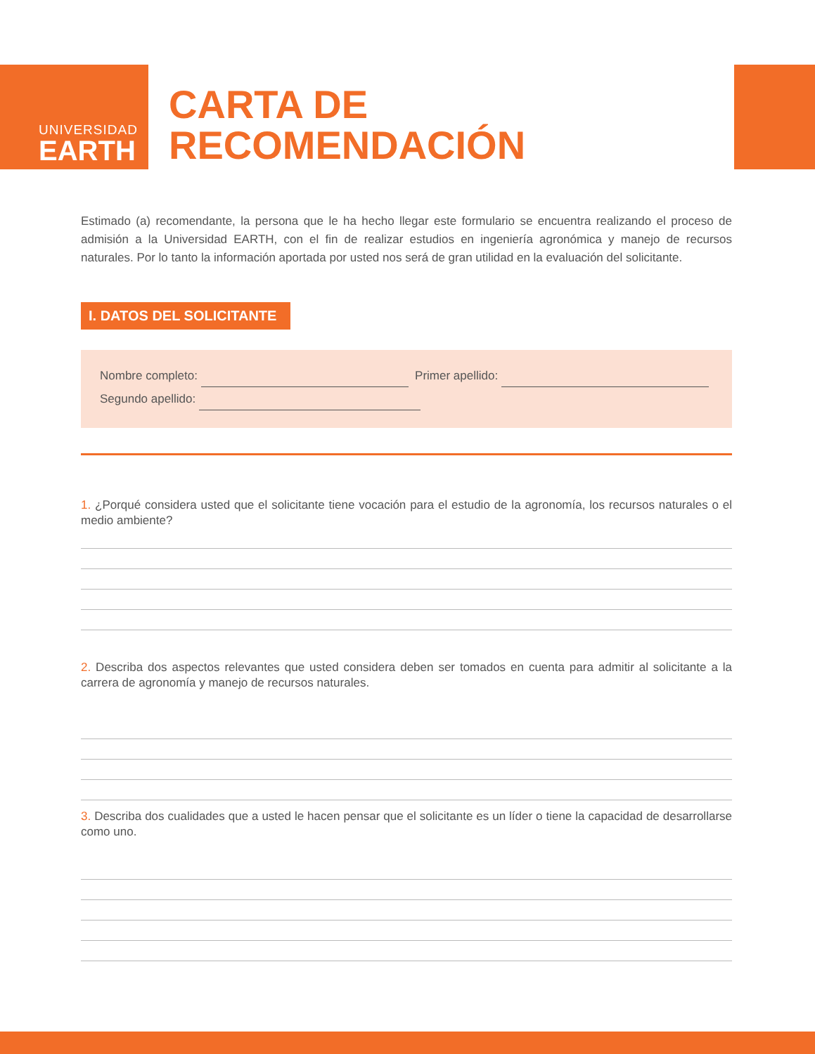UNIVERSIDAD
EARTH
CARTA DE
RECOMENDACIÓN
Estimado (a) recomendante, la persona que le ha hecho llegar este formulario se encuentra realizando el proceso de admisión a la Universidad EARTH, con el fin de realizar estudios en ingeniería agronómica y manejo de recursos naturales. Por lo tanto la información aportada por usted nos será de gran utilidad en la evaluación del solicitante.
I. DATOS DEL SOLICITANTE
Nombre completo: Primer apellido:
Segundo apellido:
1. ¿Porqué considera usted que el solicitante tiene vocación para el estudio de la agronomía, los recursos naturales o el medio ambiente?
2. Describa dos aspectos relevantes que usted considera deben ser tomados en cuenta para admitir al solicitante a la carrera de agronomía y manejo de recursos naturales.
3. Describa dos cualidades que a usted le hacen pensar que el solicitante es un líder o tiene la capacidad de desarrollarse como uno.